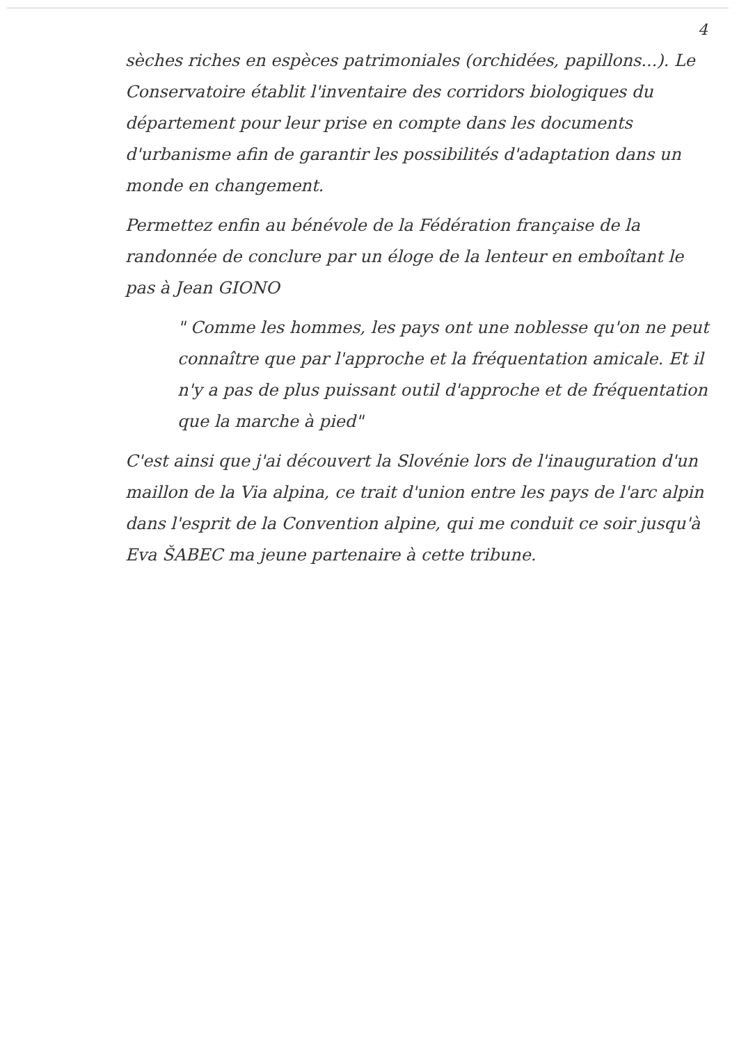4
sèches riches en espèces patrimoniales (orchidées, papillons...). Le Conservatoire établit l'inventaire des corridors biologiques du département pour leur prise en compte dans les documents d'urbanisme afin de garantir les possibilités d'adaptation dans un monde en changement.
Permettez enfin au bénévole de la Fédération française de la randonnée de conclure par un éloge de la lenteur en emboîtant le pas à Jean GIONO
" Comme les hommes, les pays ont une noblesse qu'on ne peut connaître que par l'approche et la fréquentation amicale. Et il n'y a pas de plus puissant outil d'approche et de fréquentation que la marche à pied"
C'est ainsi que j'ai découvert la Slovénie lors de l'inauguration d'un maillon de la Via alpina, ce trait d'union entre les pays de l'arc alpin dans l'esprit de la Convention alpine, qui me conduit ce soir jusqu'à Eva ŠABEC ma jeune partenaire à cette tribune.